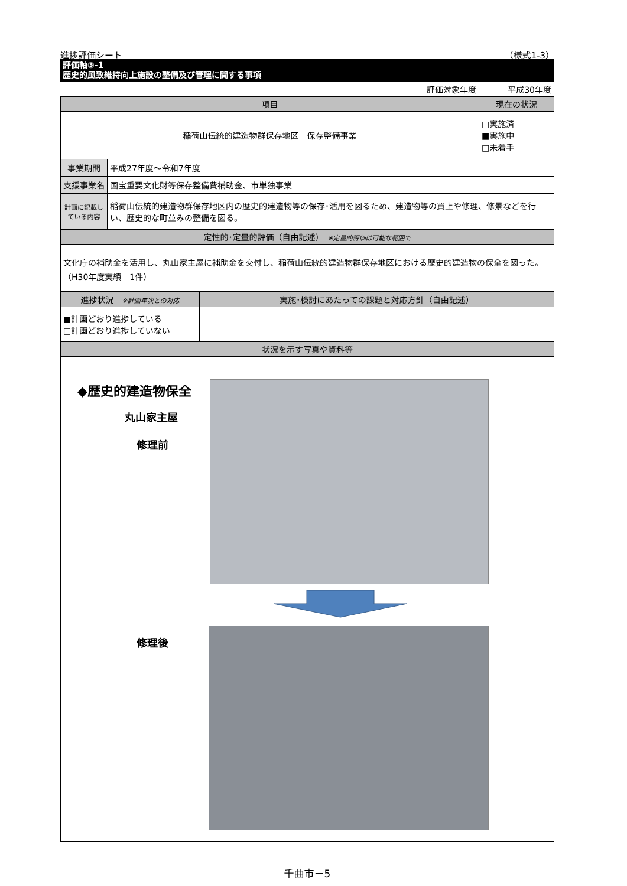進捗評価シート （様式1-3）
評価軸③-1
歴史的風致維持向上施設の整備及び管理に関する事項
| 評価対象年度 | | 平成30年度 |
| 項目 | | 現在の状況 |
| 稲荷山伝統的建造物群保存地区 保存整備事業 | | □実施済 ■実施中 □未着手 |
| 事業期間 | 平成27年度～令和7年度 | |
| 支援事業名 | 国宝重要文化財等保存整備費補助金、市単独事業 | |
| 計画に記載している内容 | 稲荷山伝統的建造物群保存地区内の歴史的建造物等の保存･活用を図るため、建造物等の買上や修理、修景などを行い、歴史的な町並みの整備を図る。 | |
| 定性的･定量的評価（自由記述） ※定量的評価は可能な範囲で | | |
| 文化庁の補助金を活用し、丸山家主屋に補助金を交付し、稲荷山伝統的建造物群保存地区における歴史的建造物の保全を図った。（H30年度実績 1件） | | |
| 進捗状況 ※計画年次との対応 | 実施･検討にあたっての課題と対応方針（自由記述） |
| --- | --- |
| ■計画どおり進捗している □計画どおり進捗していない | |
| 状況を示す写真や資料等 | |
◆歴史的建造物保全
丸山家主屋
修理前
修理後
千曲市－5